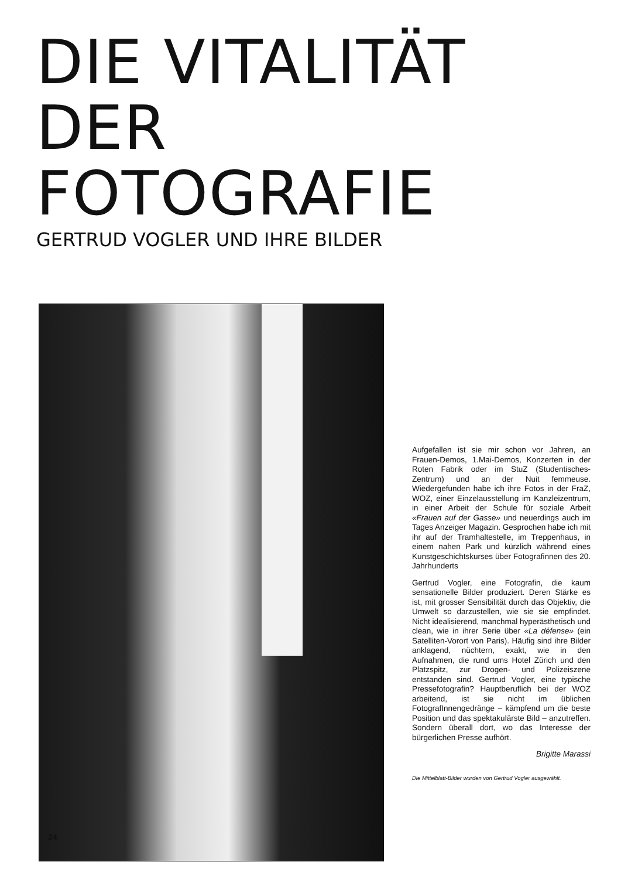DIE VITALITÄT
DER
FOTOGRAFIE
GERTRUD VOGLER UND IHRE BILDER
Aufgefallen ist sie mir schon vor Jahren, an Frauen-Demos, 1.Mai-Demos, Konzerten in der Roten Fabrik oder im StuZ (Studentisches-Zentrum) und an der Nuit femmeuse. Wiedergefunden habe ich ihre Fotos in der FraZ, WOZ, einer Einzelausstellung im Kanzleizentrum, in einer Arbeit der Schule für soziale Arbeit «Frauen auf der Gasse» und neuerdings auch im Tages Anzeiger Magazin. Gesprochen habe ich mit ihr auf der Tramhaltestelle, im Treppenhaus, in einem nahen Park und kürzlich während eines Kunstgeschichtskurses über Fotografinnen des 20. Jahrhunderts
Gertrud Vogler, eine Fotografin, die kaum sensationelle Bilder produziert. Deren Stärke es ist, mit grosser Sensibilität durch das Objektiv, die Umwelt so darzustellen, wie sie sie empfindet. Nicht idealisierend, manchmal hyperästhetisch und clean, wie in ihrer Serie über «La défense» (ein Satelliten-Vorort von Paris). Häufig sind ihre Bilder anklagend, nüchtern, exakt, wie in den Aufnahmen, die rund ums Hotel Zürich und den Platzspitz, zur Drogen- und Polizeiszene entstanden sind. Gertrud Vogler, eine typische Pressefotografin? Hauptberuflich bei der WOZ arbeitend, ist sie nicht im üblichen FotografInnengedränge – kämpfend um die beste Position und das spektakulärste Bild – anzutreffen. Sondern überall dort, wo das Interesse der bürgerlichen Presse aufhört.
Brigitte Marassi
Die Mittelblatt-Bilder wurden von Gertrud Vogler ausgewählt.
24